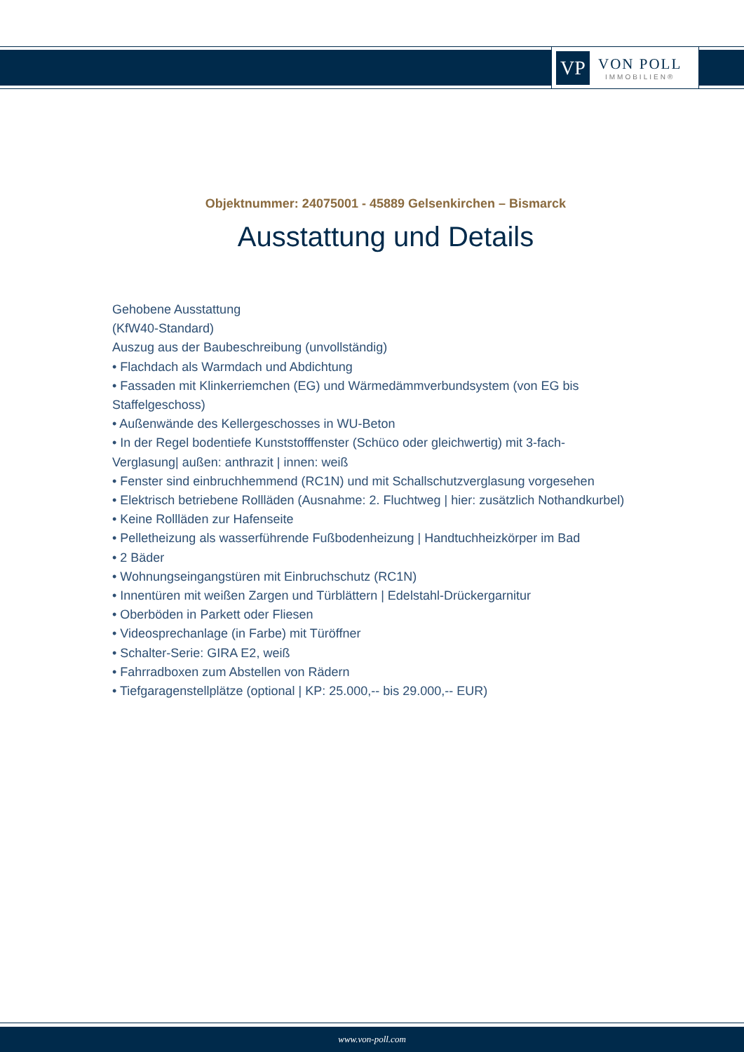VP
VON POLL
IMMOBILIEN®
Objektnummer: 24075001 - 45889 Gelsenkirchen – Bismarck
Ausstattung und Details
Gehobene Ausstattung
(KfW40-Standard)
Auszug aus der Baubeschreibung (unvollständig)
• Flachdach als Warmdach und Abdichtung
• Fassaden mit Klinkerriemchen (EG) und Wärmedämmverbundsystem (von EG bis Staffelgeschoss)
• Außenwände des Kellergeschosses in WU-Beton
• In der Regel bodentiefe Kunststofffenster (Schüco oder gleichwertig) mit 3-fach-Verglasung| außen: anthrazit | innen: weiß
• Fenster sind einbruchhemmend (RC1N) und mit Schallschutzverglasung vorgesehen
• Elektrisch betriebene Rollläden (Ausnahme: 2. Fluchtweg | hier: zusätzlich Nothandkurbel)
• Keine Rollläden zur Hafenseite
• Pelletheizung als wasserführende Fußbodenheizung | Handtuchheizkörper im Bad
• 2 Bäder
• Wohnungseingangstüren mit Einbruchschutz (RC1N)
• Innentüren mit weißen Zargen und Türblättern | Edelstahl-Drückergarnitur
• Oberböden in Parkett oder Fliesen
• Videosprechanlage (in Farbe) mit Türöffner
• Schalter-Serie: GIRA E2, weiß
• Fahrradboxen zum Abstellen von Rädern
• Tiefgaragenstellplätze (optional | KP: 25.000,-- bis 29.000,-- EUR)
www.von-poll.com